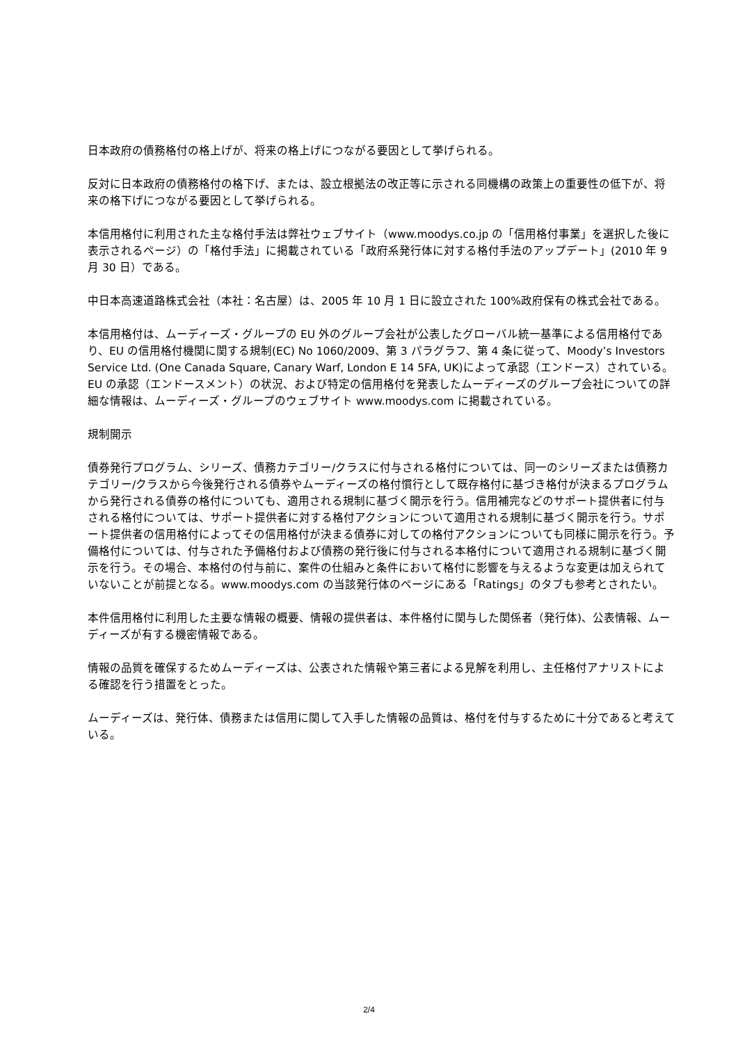日本政府の債務格付の格上げが、将来の格上げにつながる要因として挙げられる。
反対に日本政府の債務格付の格下げ、または、設立根拠法の改正等に示される同機構の政策上の重要性の低下が、将来の格下げにつながる要因として挙げられる。
本信用格付に利用された主な格付手法は弊社ウェブサイト（www.moodys.co.jp の「信用格付事業」を選択した後に表示されるページ）の「格付手法」に掲載されている「政府系発行体に対する格付手法のアップデート」(2010 年 9 月 30 日）である。
中日本高速道路株式会社（本社：名古屋）は、2005 年 10 月 1 日に設立された 100%政府保有の株式会社である。
本信用格付は、ムーディーズ・グループの EU 外のグループ会社が公表したグローバル統一基準による信用格付であり、EU の信用格付機関に関する規制(EC) No 1060/2009、第 3 パラグラフ、第 4 条に従って、Moody’s Investors Service Ltd. (One Canada Square, Canary Warf, London E 14 5FA, UK)によって承認（エンドース）されている。EU の承認（エンドースメント）の状況、および特定の信用格付を発表したムーディーズのグループ会社についての詳細な情報は、ムーディーズ・グループのウェブサイト www.moodys.com に掲載されている。
規制開示
債券発行プログラム、シリーズ、債務カテゴリー/クラスに付与される格付については、同一のシリーズまたは債務カテゴリー/クラスから今後発行される債券やムーディーズの格付慣行として既存格付に基づき格付が決まるプログラムから発行される債券の格付についても、適用される規制に基づく開示を行う。信用補完などのサポート提供者に付与される格付については、サポート提供者に対する格付アクションについて適用される規制に基づく開示を行う。サポート提供者の信用格付によってその信用格付が決まる債券に対しての格付アクションについても同様に開示を行う。予備格付については、付与された予備格付および債務の発行後に付与される本格付について適用される規制に基づく開示を行う。その場合、本格付の付与前に、案件の仕組みと条件において格付に影響を与えるような変更は加えられていないことが前提となる。www.moodys.com の当該発行体のページにある「Ratings」のタブも参考とされたい。
本件信用格付に利用した主要な情報の概要、情報の提供者は、本件格付に関与した関係者（発行体)、公表情報、ムーディーズが有する機密情報である。
情報の品質を確保するためムーディーズは、公表された情報や第三者による見解を利用し、主任格付アナリストによる確認を行う措置をとった。
ムーディーズは、発行体、債務または信用に関して入手した情報の品質は、格付を付与するために十分であると考えている。
2/4